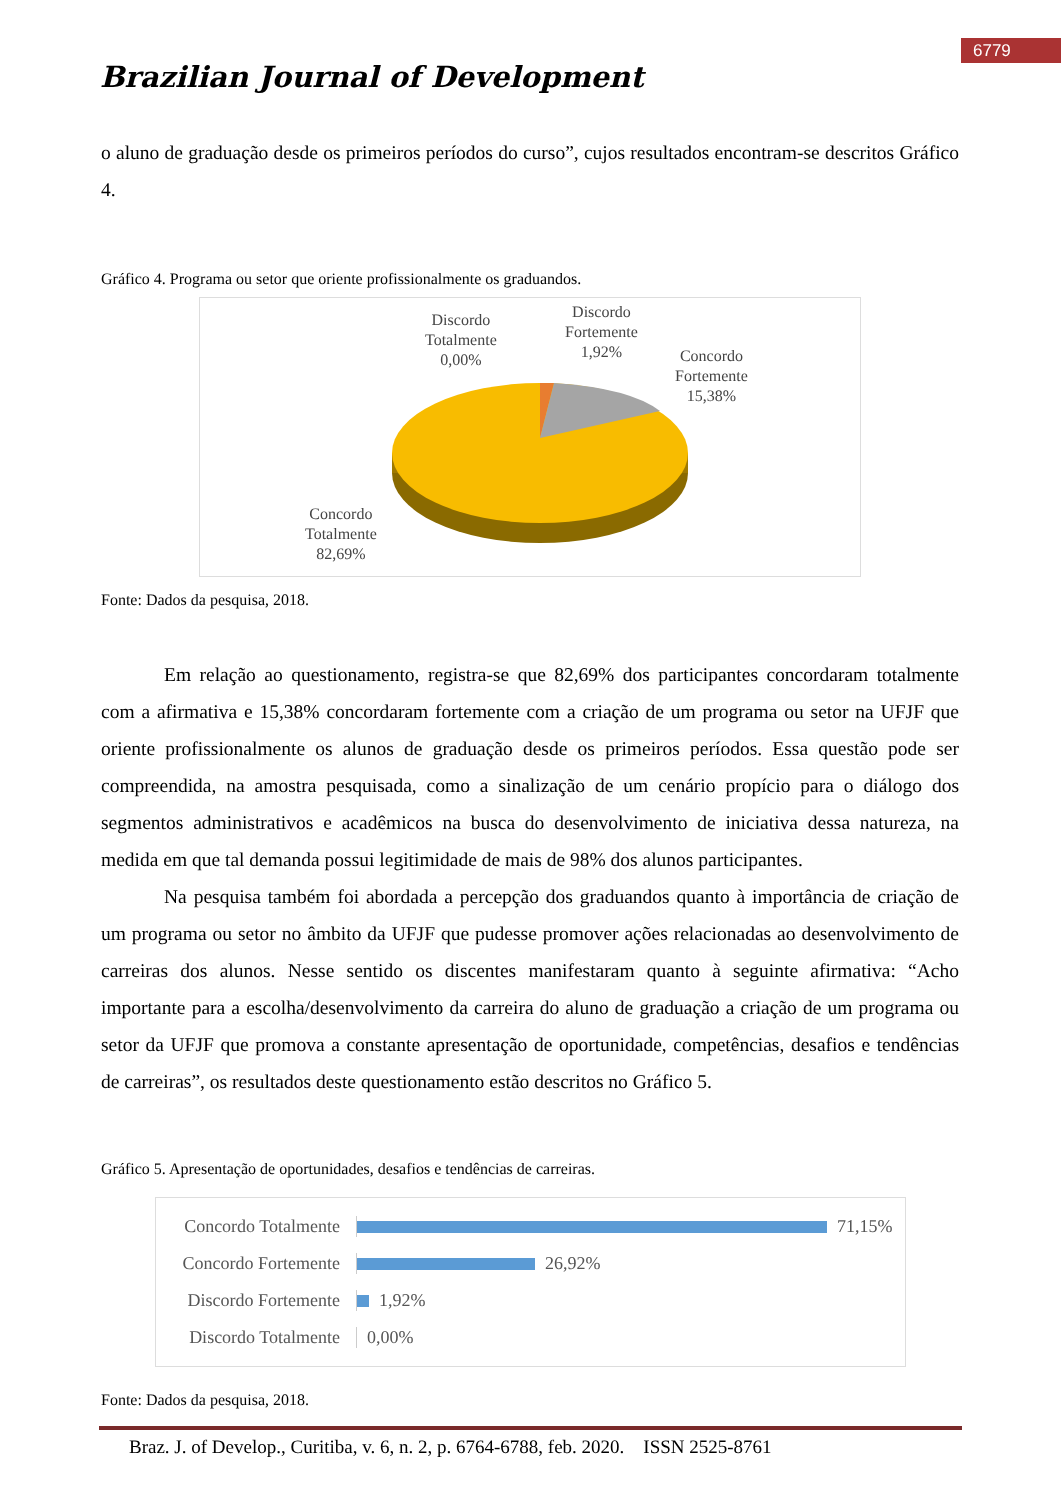6779
Brazilian Journal of Development
o aluno de graduação desde os primeiros períodos do curso”, cujos resultados encontram-se descritos Gráfico 4.
Gráfico 4. Programa ou setor que oriente profissionalmente os graduandos.
Discordo
Totalmente
0,00%
Discordo
Fortemente
1,92%
Concordo
Fortemente
15,38%
Concordo
Totalmente
82,69%
Fonte: Dados da pesquisa, 2018.
Em relação ao questionamento, registra-se que 82,69% dos participantes concordaram totalmente com a afirmativa e 15,38% concordaram fortemente com a criação de um programa ou setor na UFJF que oriente profissionalmente os alunos de graduação desde os primeiros períodos. Essa questão pode ser compreendida, na amostra pesquisada, como a sinalização de um cenário propício para o diálogo dos segmentos administrativos e acadêmicos na busca do desenvolvimento de iniciativa dessa natureza, na medida em que tal demanda possui legitimidade de mais de 98% dos alunos participantes.
Na pesquisa também foi abordada a percepção dos graduandos quanto à importância de criação de um programa ou setor no âmbito da UFJF que pudesse promover ações relacionadas ao desenvolvimento de carreiras dos alunos. Nesse sentido os discentes manifestaram quanto à seguinte afirmativa: “Acho importante para a escolha/desenvolvimento da carreira do aluno de graduação a criação de um programa ou setor da UFJF que promova a constante apresentação de oportunidade, competências, desafios e tendências de carreiras”, os resultados deste questionamento estão descritos no Gráfico 5.
Gráfico 5. Apresentação de oportunidades, desafios e tendências de carreiras.
Concordo Totalmente
71,15%
Concordo Fortemente
26,92%
Discordo Fortemente
1,92%
Discordo Totalmente
0,00%
Fonte: Dados da pesquisa, 2018.
Braz. J. of Develop., Curitiba, v. 6, n. 2, p. 6764-6788, feb. 2020. ISSN 2525-8761